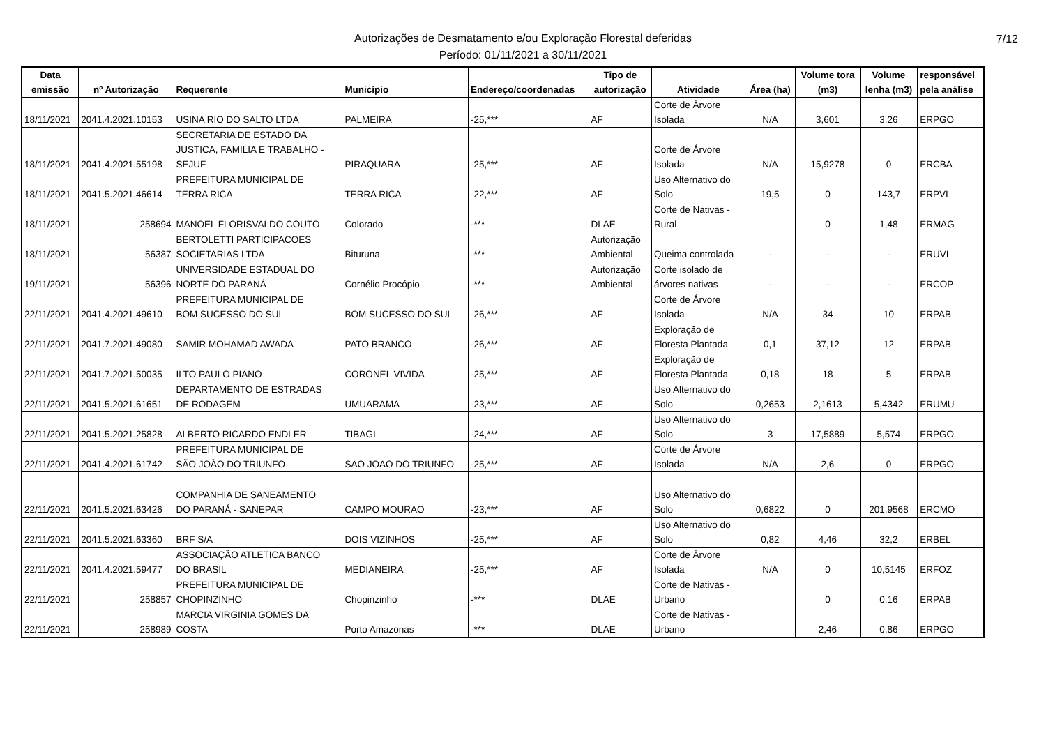Autorizações de Desmatamento e/ou Exploração Florestal deferidas
Período: 01/11/2021 a 30/11/2021
7/12
| Data emissão | nº Autorização | Requerente | Município | Endereço/coordenadas | Tipo de autorização | Atividade | Área (ha) | Volume tora (m3) | Volume lenha (m3) | responsável pela análise |
| --- | --- | --- | --- | --- | --- | --- | --- | --- | --- | --- |
| 18/11/2021 | 2041.4.2021.10153 | USINA RIO DO SALTO LTDA | PALMEIRA | -25,*** | AF | Corte de Árvore Isolada | N/A | 3,601 | 3,26 | ERPGO |
| 18/11/2021 | 2041.4.2021.55198 | SECRETARIA DE ESTADO DA JUSTICA, FAMILIA E TRABALHO - SEJUF | PIRAQUARA | -25,*** | AF | Corte de Árvore Isolada | N/A | 15,9278 | 0 | ERCBA |
| 18/11/2021 | 2041.5.2021.46614 | PREFEITURA MUNICIPAL DE TERRA RICA | TERRA RICA | -22,*** | AF | Uso Alternativo do Solo | 19,5 | 0 | 143,7 | ERPVI |
| 18/11/2021 | 258694 | MANOEL FLORISVALDO COUTO | Colorado | -*** | DLAE | Corte de Nativas - Rural | | 0 | 1,48 | ERMAG |
| 18/11/2021 | 56387 | BERTOLETTI PARTICIPACOES SOCIETARIAS LTDA | Bituruna | -*** | Autorização Ambiental | Queima controlada | - | - | - | ERUVI |
| 19/11/2021 | 56396 | UNIVERSIDADE ESTADUAL DO NORTE DO PARANÁ | Cornélio Procópio | -*** | Autorização Ambiental | Corte isolado de árvores nativas | - | - | - | ERCOP |
| 22/11/2021 | 2041.4.2021.49610 | PREFEITURA MUNICIPAL DE BOM SUCESSO DO SUL | BOM SUCESSO DO SUL | -26,*** | AF | Corte de Árvore Isolada | N/A | 34 | 10 | ERPAB |
| 22/11/2021 | 2041.7.2021.49080 | SAMIR MOHAMAD AWADA | PATO BRANCO | -26,*** | AF | Exploração de Floresta Plantada | 0,1 | 37,12 | 12 | ERPAB |
| 22/11/2021 | 2041.7.2021.50035 | ILTO PAULO PIANO | CORONEL VIVIDA | -25,*** | AF | Exploração de Floresta Plantada | 0,18 | 18 | 5 | ERPAB |
| 22/11/2021 | 2041.5.2021.61651 | DEPARTAMENTO DE ESTRADAS DE RODAGEM | UMUARAMA | -23,*** | AF | Uso Alternativo do Solo | 0,2653 | 2,1613 | 5,4342 | ERUMU |
| 22/11/2021 | 2041.5.2021.25828 | ALBERTO RICARDO ENDLER | TIBAGI | -24,*** | AF | Uso Alternativo do Solo | 3 | 17,5889 | 5,574 | ERPGO |
| 22/11/2021 | 2041.4.2021.61742 | PREFEITURA MUNICIPAL DE SÃO JOÃO DO TRIUNFO | SAO JOAO DO TRIUNFO | -25,*** | AF | Corte de Árvore Isolada | N/A | 2,6 | 0 | ERPGO |
| 22/11/2021 | 2041.5.2021.63426 | COMPANHIA DE SANEAMENTO DO PARANÁ - SANEPAR | CAMPO MOURAO | -23,*** | AF | Uso Alternativo do Solo | 0,6822 | 0 | 201,9568 | ERCMO |
| 22/11/2021 | 2041.5.2021.63360 | BRF S/A | DOIS VIZINHOS | -25,*** | AF | Uso Alternativo do Solo | 0,82 | 4,46 | 32,2 | ERBEL |
| 22/11/2021 | 2041.4.2021.59477 | ASSOCIAÇÃO ATLETICA BANCO DO BRASIL | MEDIANEIRA | -25,*** | AF | Corte de Árvore Isolada | N/A | 0 | 10,5145 | ERFOZ |
| 22/11/2021 | 258857 | PREFEITURA MUNICIPAL DE CHOPINZINHO | Chopinzinho | -*** | DLAE | Corte de Nativas - Urbano | | 0 | 0,16 | ERPAB |
| 22/11/2021 | 258989 | MARCIA VIRGINIA GOMES DA COSTA | Porto Amazonas | -*** | DLAE | Corte de Nativas - Urbano | | 2,46 | 0,86 | ERPGO |